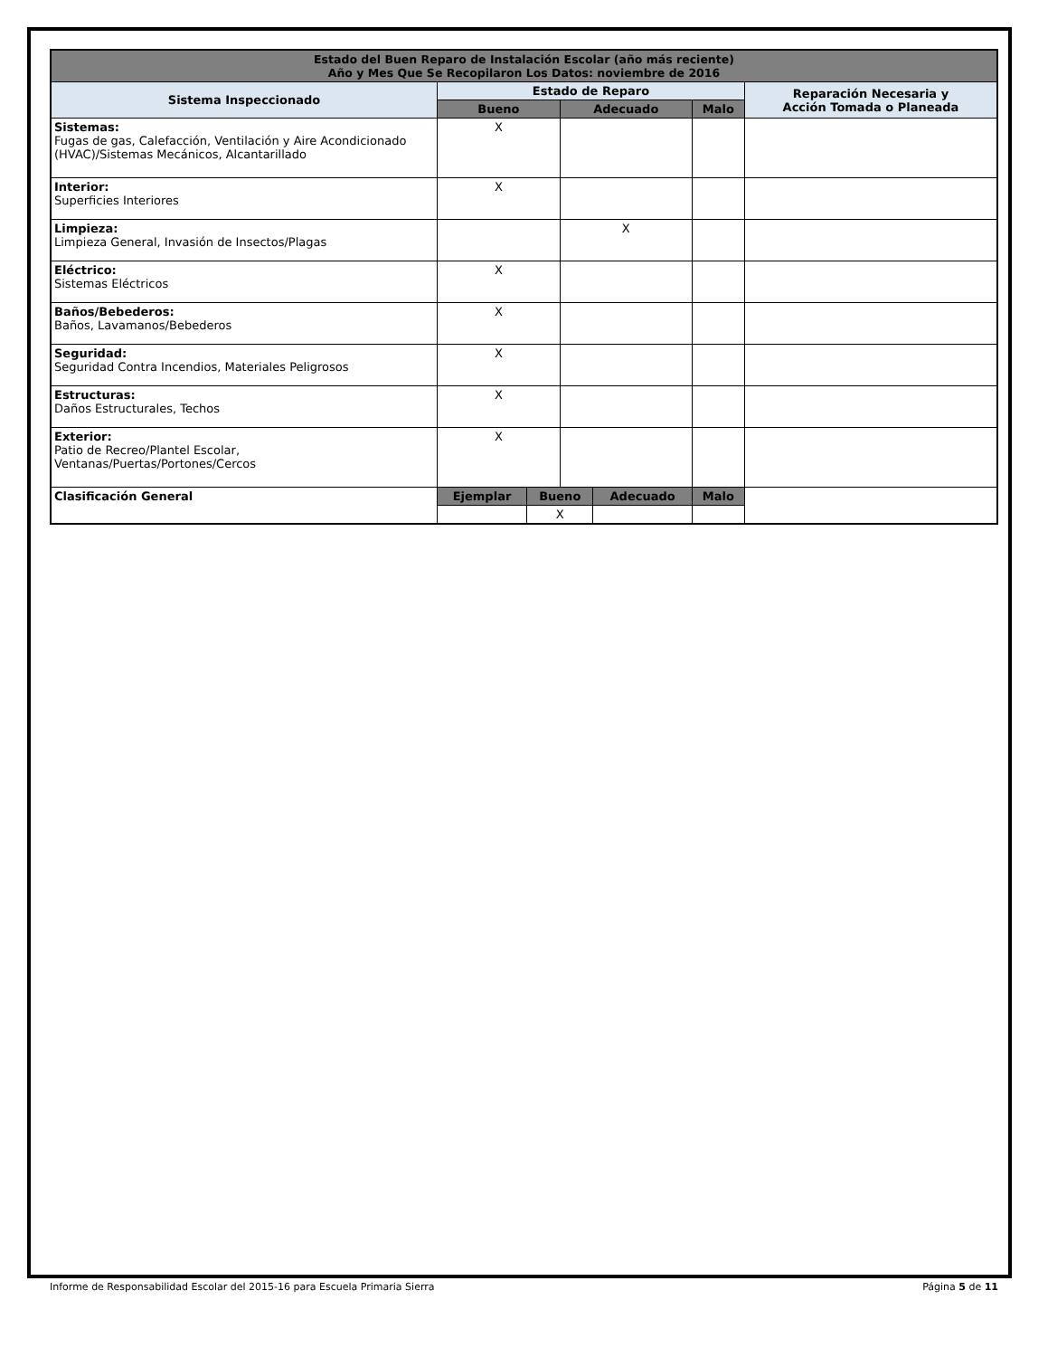| Estado del Buen Reparo de Instalación Escolar (año más reciente) Año y Mes Que Se Recopilaron Los Datos: noviembre de 2016 | | | | | | |
| Sistema Inspeccionado | Estado de Reparo | | | | | Reparación Necesaria y Acción Tomada o Planeada |
| | Bueno | | Adecuado | | Malo | |
| Sistemas: Fugas de gas, Calefacción, Ventilación y Aire Acondicionado (HVAC)/Sistemas Mecánicos, Alcantarillado | X | | | | | |
| Interior: Superficies Interiores | X | | | | | |
| Limpieza: Limpieza General, Invasión de Insectos/Plagas | | | X | | | |
| Eléctrico: Sistemas Eléctricos | X | | | | | |
| Baños/Bebederos: Baños, Lavamanos/Bebederos | X | | | | | |
| Seguridad: Seguridad Contra Incendios, Materiales Peligrosos | X | | | | | |
| Estructuras: Daños Estructurales, Techos | X | | | | | |
| Exterior: Patio de Recreo/Plantel Escolar, Ventanas/Puertas/Portones/Cercos | X | | | | | |
| Clasificación General | Ejemplar | Bueno | | Adecuado | Malo | |
| | | X | | | | |
Informe de Responsabilidad Escolar del 2015-16 para Escuela Primaria Sierra Página 5 de 11